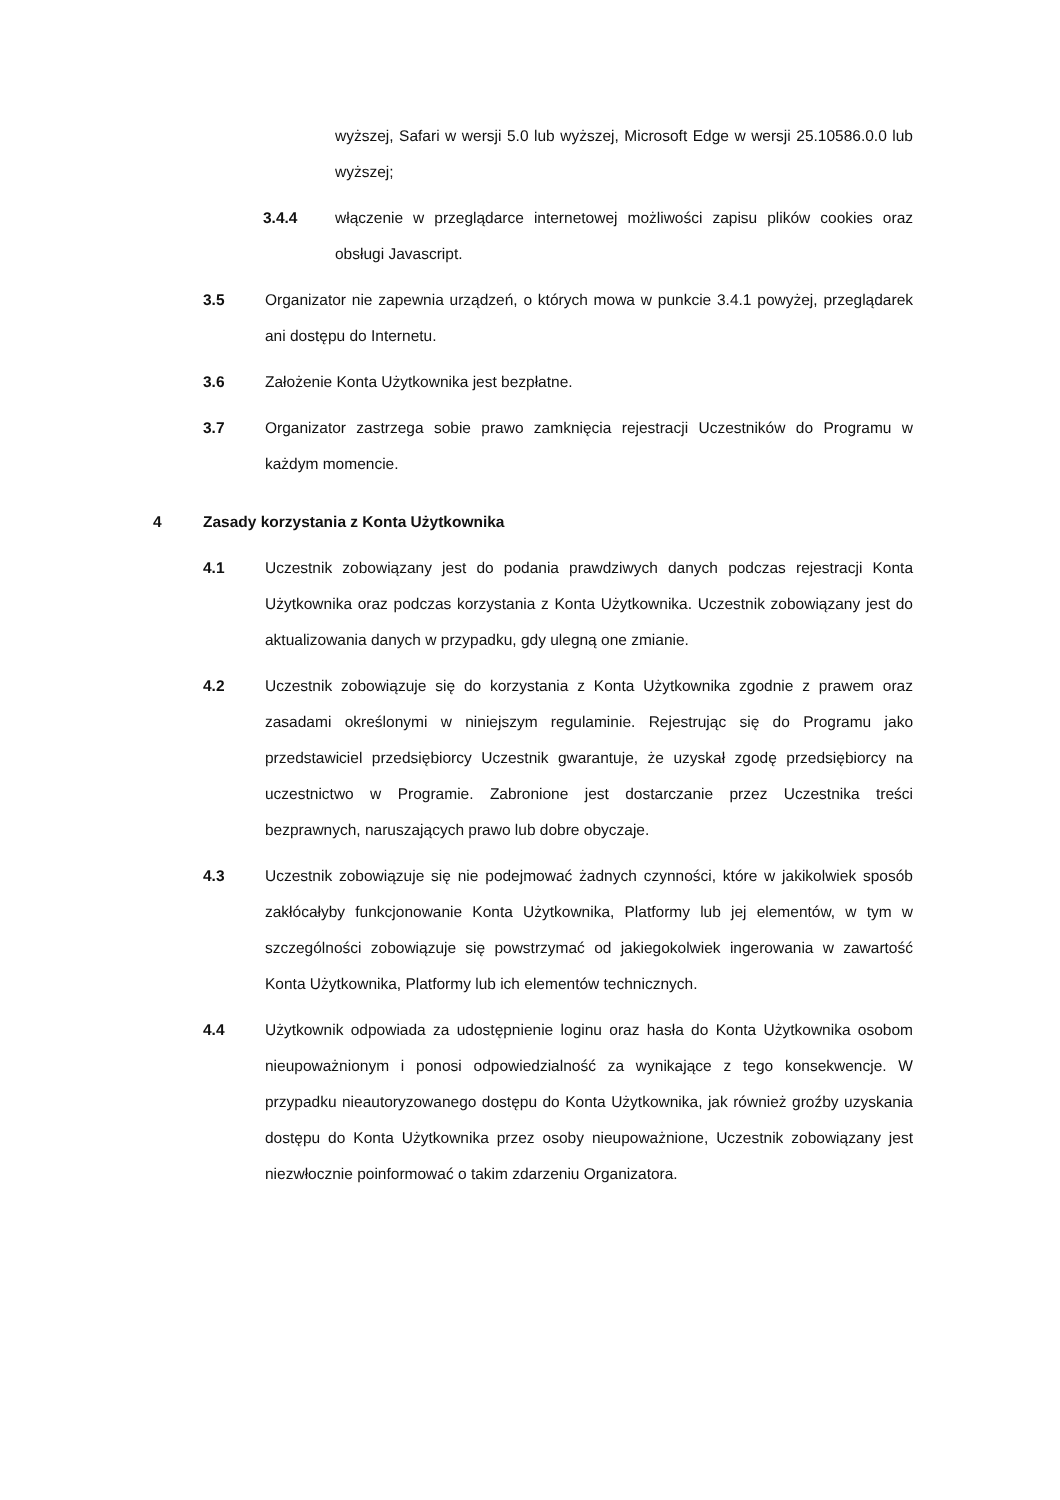wyższej, Safari w wersji 5.0 lub wyższej, Microsoft Edge w wersji 25.10586.0.0 lub wyższej;
3.4.4 włączenie w przeglądarce internetowej możliwości zapisu plików cookies oraz obsługi Javascript.
3.5 Organizator nie zapewnia urządzeń, o których mowa w punkcie 3.4.1 powyżej, przeglądarek ani dostępu do Internetu.
3.6 Założenie Konta Użytkownika jest bezpłatne.
3.7 Organizator zastrzega sobie prawo zamknięcia rejestracji Uczestników do Programu w każdym momencie.
4 Zasady korzystania z Konta Użytkownika
4.1 Uczestnik zobowiązany jest do podania prawdziwych danych podczas rejestracji Konta Użytkownika oraz podczas korzystania z Konta Użytkownika. Uczestnik zobowiązany jest do aktualizowania danych w przypadku, gdy ulegną one zmianie.
4.2 Uczestnik zobowiązuje się do korzystania z Konta Użytkownika zgodnie z prawem oraz zasadami określonymi w niniejszym regulaminie. Rejestrując się do Programu jako przedstawiciel przedsiębiorcy Uczestnik gwarantuje, że uzyskał zgodę przedsiębiorcy na uczestnictwo w Programie. Zabronione jest dostarczanie przez Uczestnika treści bezprawnych, naruszających prawo lub dobre obyczaje.
4.3 Uczestnik zobowiązuje się nie podejmować żadnych czynności, które w jakikolwiek sposób zakłócałyby funkcjonowanie Konta Użytkownika, Platformy lub jej elementów, w tym w szczególności zobowiązuje się powstrzymać od jakiegokolwiek ingerowania w zawartość Konta Użytkownika, Platformy lub ich elementów technicznych.
4.4 Użytkownik odpowiada za udostępnienie loginu oraz hasła do Konta Użytkownika osobom nieupoważnionym i ponosi odpowiedzialność za wynikające z tego konsekwencje. W przypadku nieautoryzowanego dostępu do Konta Użytkownika, jak również groźby uzyskania dostępu do Konta Użytkownika przez osoby nieupoważnione, Uczestnik zobowiązany jest niezwłocznie poinformować o takim zdarzeniu Organizatora.